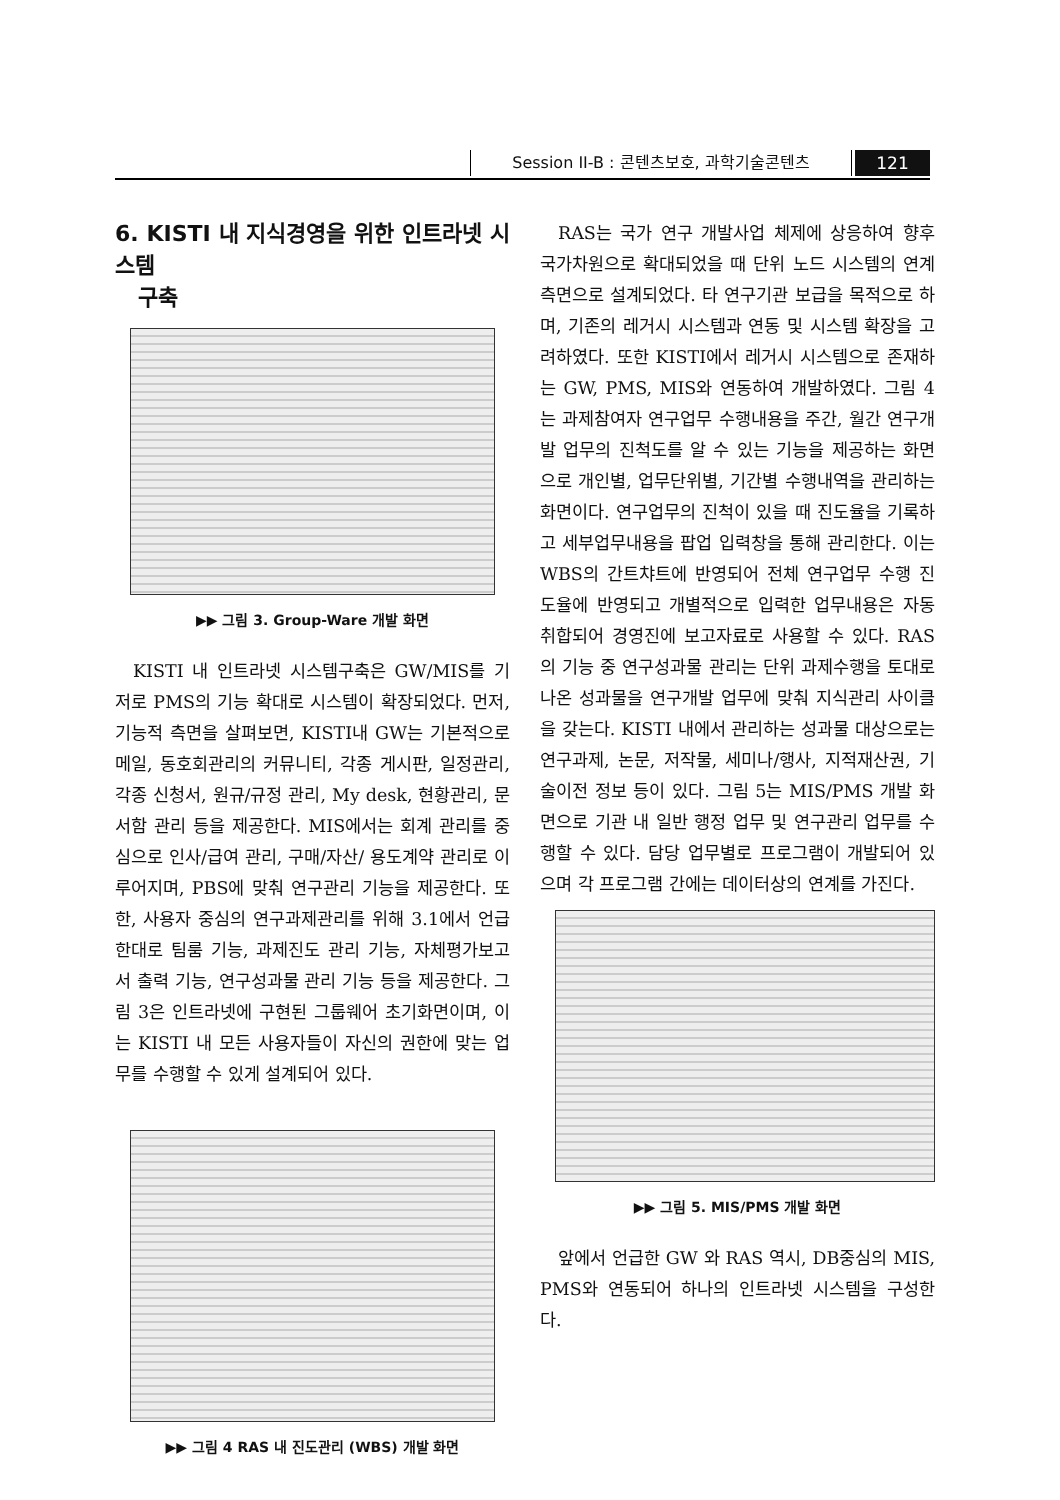Session II-B : 콘텐츠보호, 과학기술콘텐츠 121
6. KISTI 내 지식경영을 위한 인트라넷 시스템
구축
▶▶ 그림 3. Group-Ware 개발 화면
KISTI 내 인트라넷 시스템구축은 GW/MIS를 기저로 PMS의 기능 확대로 시스템이 확장되었다. 먼저, 기능적 측면을 살펴보면, KISTI내 GW는 기본적으로 메일, 동호회관리의 커뮤니티, 각종 게시판, 일정관리, 각종 신청서, 원규/규정 관리, My desk, 현황관리, 문서함 관리 등을 제공한다. MIS에서는 회계 관리를 중심으로 인사/급여 관리, 구매/자산/ 용도계약 관리로 이루어지며, PBS에 맞춰 연구관리 기능을 제공한다. 또한, 사용자 중심의 연구과제관리를 위해 3.1에서 언급한대로 팀룸 기능, 과제진도 관리 기능, 자체평가보고서 출력 기능, 연구성과물 관리 기능 등을 제공한다. 그림 3은 인트라넷에 구현된 그룹웨어 초기화면이며, 이는 KISTI 내 모든 사용자들이 자신의 권한에 맞는 업무를 수행할 수 있게 설계되어 있다.
▶▶ 그림 4 RAS 내 진도관리 (WBS) 개발 화면
RAS는 국가 연구 개발사업 체제에 상응하여 향후 국가차원으로 확대되었을 때 단위 노드 시스템의 연계 측면으로 설계되었다. 타 연구기관 보급을 목적으로 하며, 기존의 레거시 시스템과 연동 및 시스템 확장을 고려하였다. 또한 KISTI에서 레거시 시스템으로 존재하는 GW, PMS, MIS와 연동하여 개발하였다. 그림 4는 과제참여자 연구업무 수행내용을 주간, 월간 연구개발 업무의 진척도를 알 수 있는 기능을 제공하는 화면으로 개인별, 업무단위별, 기간별 수행내역을 관리하는 화면이다. 연구업무의 진척이 있을 때 진도율을 기록하고 세부업무내용을 팝업 입력창을 통해 관리한다. 이는 WBS의 간트챠트에 반영되어 전체 연구업무 수행 진도율에 반영되고 개별적으로 입력한 업무내용은 자동 취합되어 경영진에 보고자료로 사용할 수 있다. RAS의 기능 중 연구성과물 관리는 단위 과제수행을 토대로 나온 성과물을 연구개발 업무에 맞춰 지식관리 사이클을 갖는다. KISTI 내에서 관리하는 성과물 대상으로는 연구과제, 논문, 저작물, 세미나/행사, 지적재산권, 기술이전 정보 등이 있다. 그림 5는 MIS/PMS 개발 화면으로 기관 내 일반 행정 업무 및 연구관리 업무를 수행할 수 있다. 담당 업무별로 프로그램이 개발되어 있으며 각 프로그램 간에는 데이터상의 연계를 가진다.
▶▶ 그림 5. MIS/PMS 개발 화면
앞에서 언급한 GW 와 RAS 역시, DB중심의 MIS, PMS와 연동되어 하나의 인트라넷 시스템을 구성한다.